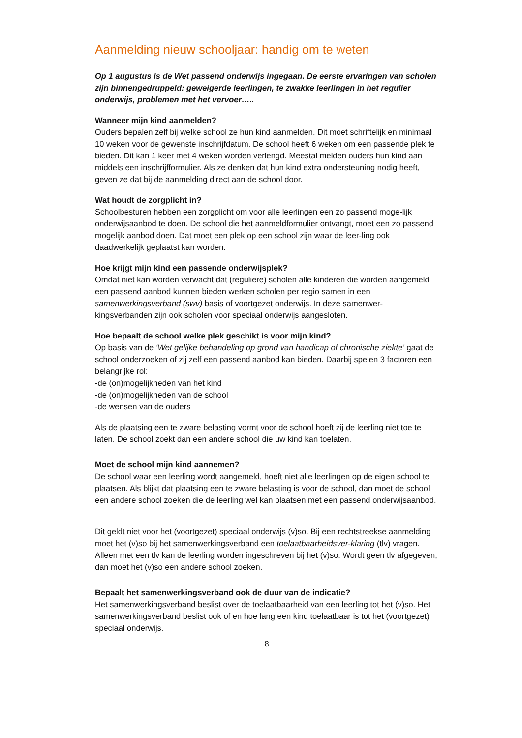Aanmelding nieuw schooljaar: handig om te weten
Op 1 augustus is de Wet passend onderwijs ingegaan. De eerste ervaringen van scholen zijn binnengedruppeld: geweigerde leerlingen, te zwakke leerlingen in het regulier onderwijs, problemen met het vervoer…..
Wanneer mijn kind aanmelden?
Ouders bepalen zelf bij welke school ze hun kind aanmelden. Dit moet schriftelijk en minimaal 10 weken voor de gewenste inschrijfdatum. De school heeft 6 weken om een passende plek te bieden. Dit kan 1 keer met 4 weken worden verlengd. Meestal melden ouders hun kind aan middels een inschrijfformulier. Als ze denken dat hun kind extra ondersteuning nodig heeft, geven ze dat bij de aanmelding direct aan de school door.
Wat houdt de zorgplicht in?
Schoolbesturen hebben een zorgplicht om voor alle leerlingen een zo passend moge-lijk onderwijsaanbod te doen. De school die het aanmeldformulier ontvangt, moet een zo passend mogelijk aanbod doen. Dat moet een plek op een school zijn waar de leer-ling ook daadwerkelijk geplaatst kan worden.
Hoe krijgt mijn kind een passende onderwijsplek?
Omdat niet kan worden verwacht dat (reguliere) scholen alle kinderen die worden aangemeld een passend aanbod kunnen bieden werken scholen per regio samen in een samenwerkingsverband (swv) basis of voortgezet onderwijs. In deze samenwer-kingsverbanden zijn ook scholen voor speciaal onderwijs aangesloten.
Hoe bepaalt de school welke plek geschikt is voor mijn kind?
Op basis van de ‘Wet gelijke behandeling op grond van handicap of chronische ziekte’ gaat de school onderzoeken of zij zelf een passend aanbod kan bieden. Daarbij spelen 3 factoren een belangrijke rol:
-de (on)mogelijkheden van het kind
-de (on)mogelijkheden van de school
-de wensen van de ouders
Als de plaatsing een te zware belasting vormt voor de school hoeft zij de leerling niet toe te laten. De school zoekt dan een andere school die uw kind kan toelaten.
Moet de school mijn kind aannemen?
De school waar een leerling wordt aangemeld, hoeft niet alle leerlingen op de eigen school te plaatsen. Als blijkt dat plaatsing een te zware belasting is voor de school, dan moet de school een andere school zoeken die de leerling wel kan plaatsen met een passend onderwijsaanbod.
Dit geldt niet voor het (voortgezet) speciaal onderwijs (v)so. Bij een rechtstreekse aanmelding moet het (v)so bij het samenwerkingsverband een toelaatbaarheidsver-klaring (tlv) vragen. Alleen met een tlv kan de leerling worden ingeschreven bij het (v)so. Wordt geen tlv afgegeven, dan moet het (v)so een andere school zoeken.
Bepaalt het samenwerkingsverband ook de duur van de indicatie?
Het samenwerkingsverband beslist over de toelaatbaarheid van een leerling tot het (v)so. Het samenwerkingsverband beslist ook of en hoe lang een kind toelaatbaar is tot het (voortgezet) speciaal onderwijs.
8